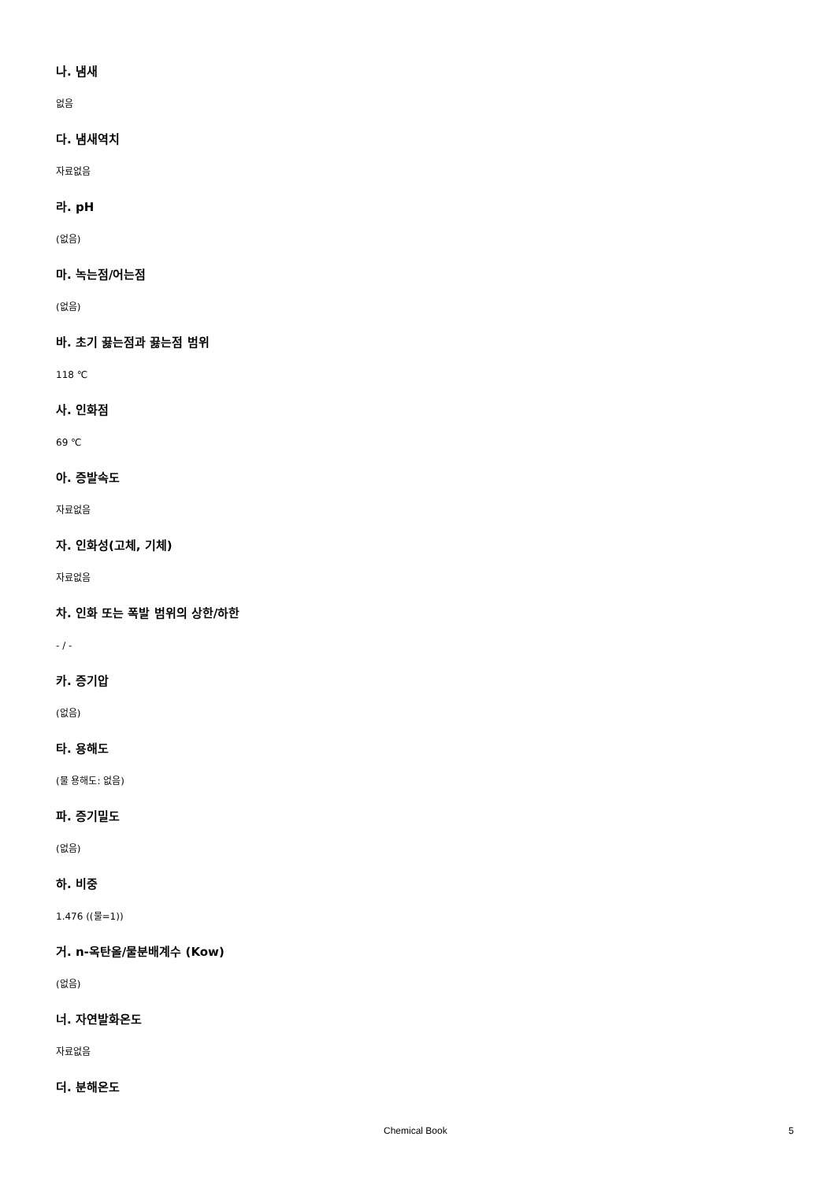나. 냄새
없음
다. 냄새역치
자료없음
라. pH
(없음)
마. 녹는점/어는점
(없음)
바. 초기 끓는점과 끓는점 범위
118 ℃
사. 인화점
69 ℃
아. 증발속도
자료없음
자. 인화성(고체, 기체)
자료없음
차. 인화 또는 폭발 범위의 상한/하한
- / -
카. 증기압
(없음)
타. 용해도
(물 용해도: 없음)
파. 증기밀도
(없음)
하. 비중
1.476 ((물=1))
거. n-옥탄올/물분배계수 (Kow)
(없음)
너. 자연발화온도
자료없음
더. 분해온도
Chemical Book 5